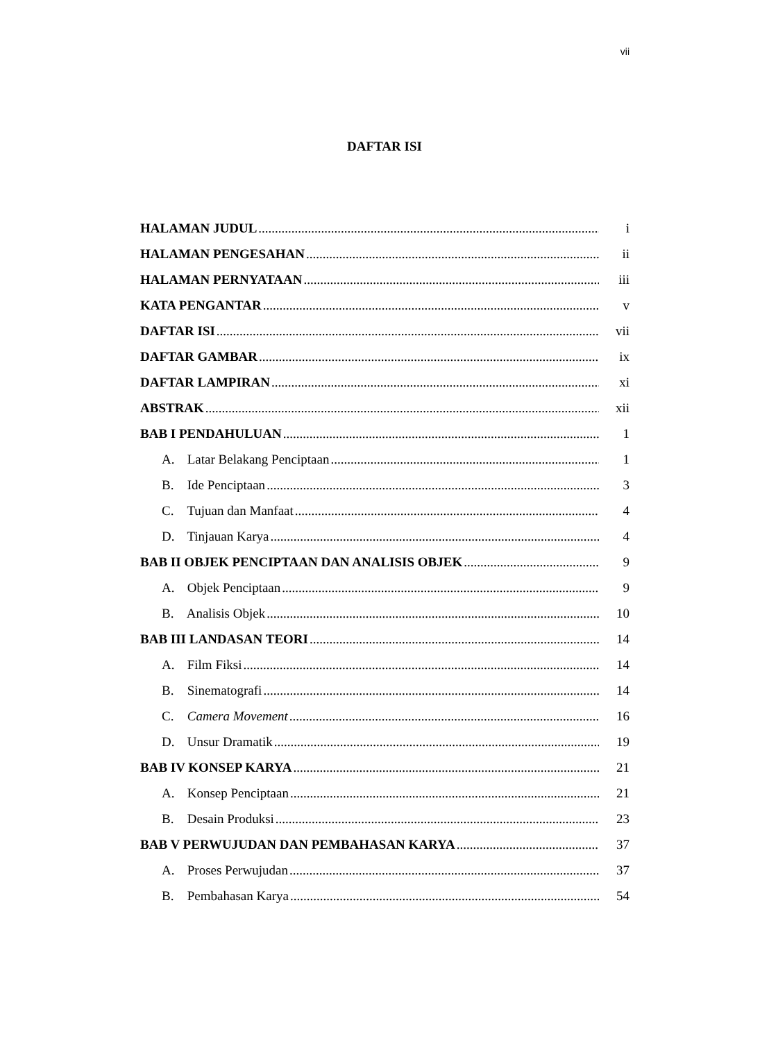vii
DAFTAR ISI
HALAMAN JUDUL i
HALAMAN PENGESAHAN ii
HALAMAN PERNYATAAN iii
KATA PENGANTAR v
DAFTAR ISI vii
DAFTAR GAMBAR ix
DAFTAR LAMPIRAN xi
ABSTRAK xii
BAB I PENDAHULUAN 1
A. Latar Belakang Penciptaan 1
B. Ide Penciptaan 3
C. Tujuan dan Manfaat 4
D. Tinjauan Karya 4
BAB II OBJEK PENCIPTAAN DAN ANALISIS OBJEK 9
A. Objek Penciptaan 9
B. Analisis Objek 10
BAB III LANDASAN TEORI 14
A. Film Fiksi 14
B. Sinematografi 14
C. Camera Movement 16
D. Unsur Dramatik 19
BAB IV KONSEP KARYA 21
A. Konsep Penciptaan 21
B. Desain Produksi 23
BAB V PERWUJUDAN DAN PEMBAHASAN KARYA 37
A. Proses Perwujudan 37
B. Pembahasan Karya 54